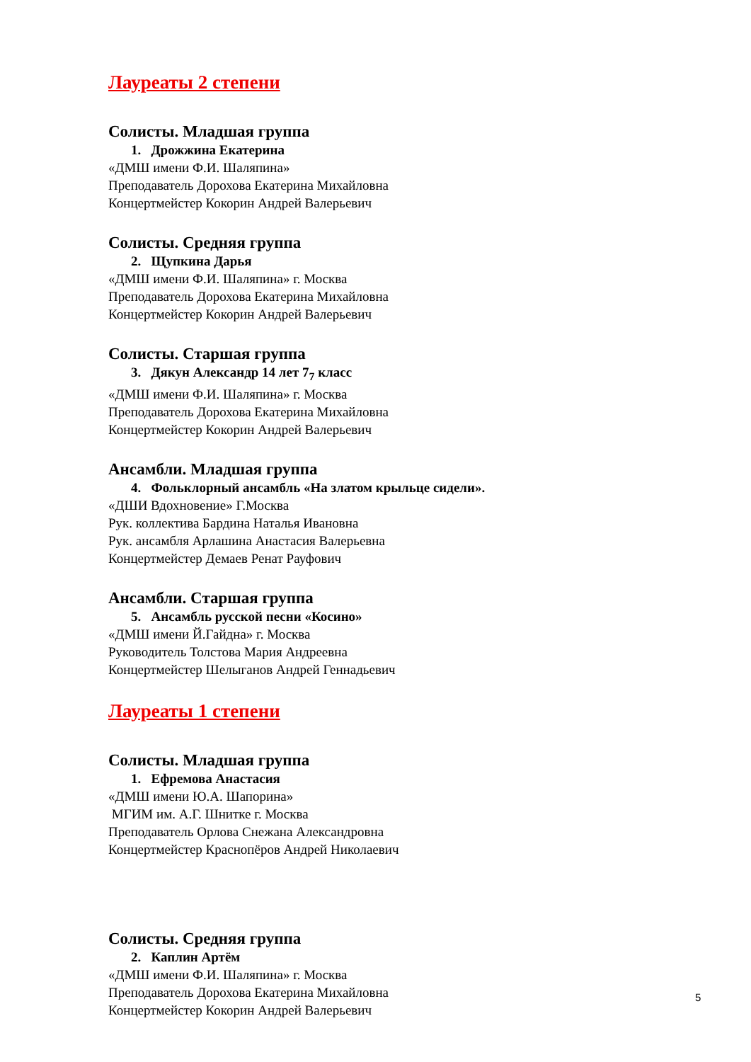Лауреаты 2 степени
Солисты. Младшая группа
1. Дрожжина Екатерина
«ДМШ имени Ф.И. Шаляпина»
Преподаватель Дорохова Екатерина Михайловна
Концертмейстер Кокорин Андрей Валерьевич
Солисты. Средняя группа
2. Щупкина Дарья
«ДМШ имени Ф.И. Шаляпина» г. Москва
Преподаватель Дорохова Екатерина Михайловна
Концертмейстер Кокорин Андрей Валерьевич
Солисты. Старшая группа
3. Дякун Александр 14 лет 7<sub>7</sub> класс
«ДМШ имени Ф.И. Шаляпина» г. Москва
Преподаватель Дорохова Екатерина Михайловна
Концертмейстер Кокорин Андрей Валерьевич
Ансамбли. Младшая группа
4. Фольклорный ансамбль «На златом крыльце сидели».
«ДШИ Вдохновение» Г.Москва
Рук. коллектива Бардина Наталья Ивановна
Рук. ансамбля Арлашина Анастасия Валерьевна
Концертмейстер Демаев Ренат Рауфович
Ансамбли. Старшая группа
5. Ансамбль русской песни «Косино»
«ДМШ имени Й.Гайдна» г. Москва
Руководитель Толстова Мария Андреевна
Концертмейстер Шелыганов Андрей Геннадьевич
Лауреаты 1 степени
Солисты. Младшая группа
1. Ефремова Анастасия
«ДМШ имени Ю.А. Шапорина»
МГИМ им. А.Г. Шнитке г. Москва
Преподаватель Орлова Снежана Александровна
Концертмейстер Краснопёров Андрей Николаевич
Солисты. Средняя группа
2. Каплин Артём
«ДМШ имени Ф.И. Шаляпина» г. Москва
Преподаватель Дорохова Екатерина Михайловна
Концертмейстер Кокорин Андрей Валерьевич
5